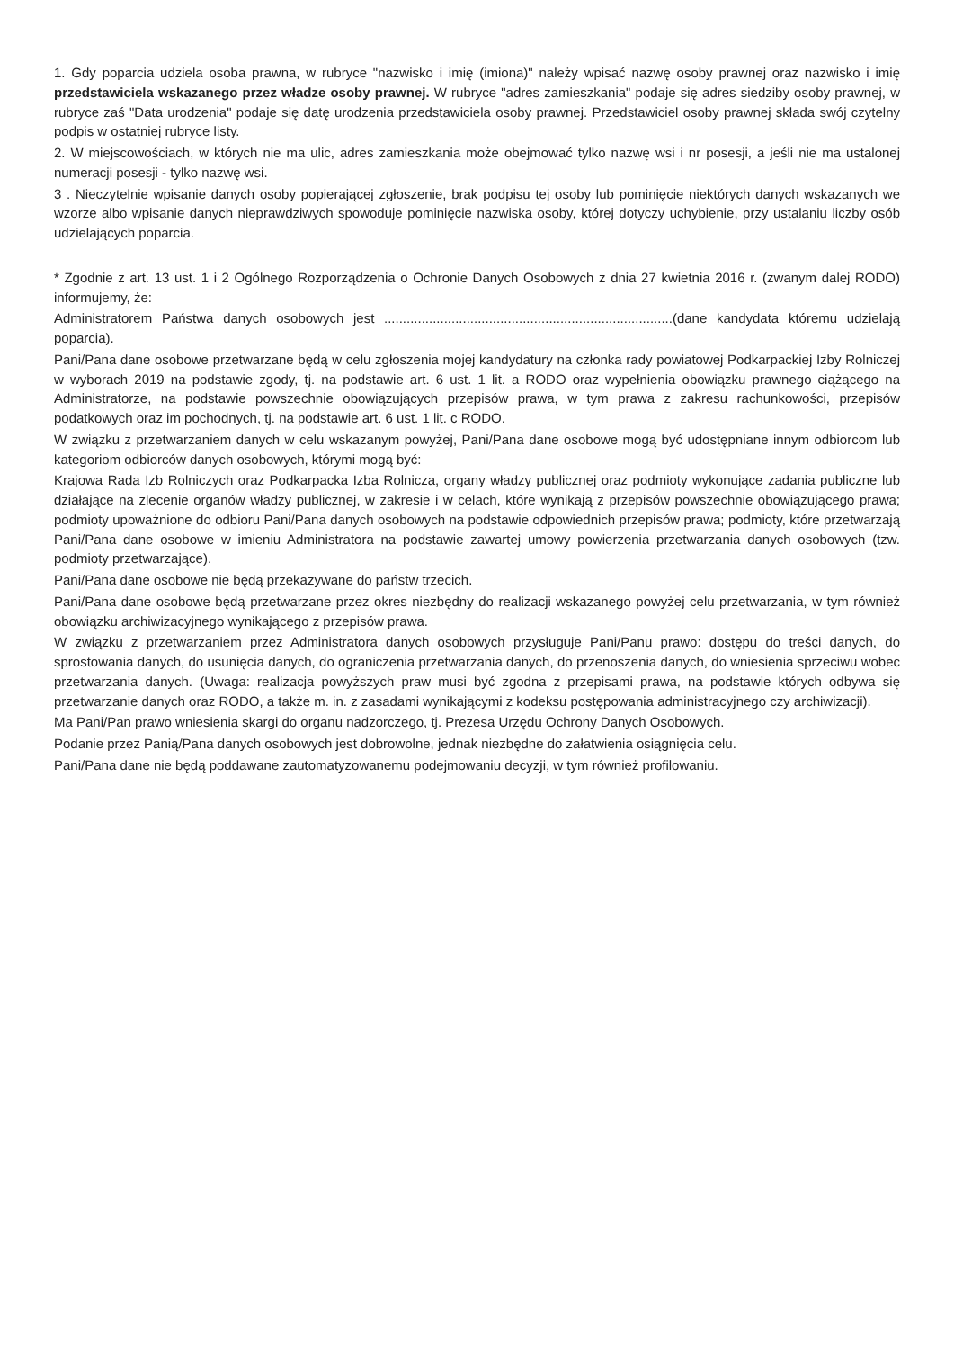1. Gdy poparcia udziela osoba prawna, w rubryce "nazwisko i imię (imiona)" należy wpisać nazwę osoby prawnej oraz nazwisko i imię przedstawiciela wskazanego przez władze osoby prawnej. W rubryce "adres zamieszkania" podaje się adres siedziby osoby prawnej, w rubryce zaś "Data urodzenia" podaje się datę urodzenia przedstawiciela osoby prawnej. Przedstawiciel osoby prawnej składa swój czytelny podpis w ostatniej rubryce listy.
2. W miejscowościach, w których nie ma ulic, adres zamieszkania może obejmować tylko nazwę wsi i nr posesji, a jeśli nie ma ustalonej numeracji posesji - tylko nazwę wsi.
3 . Nieczytelnie wpisanie danych osoby popierającej zgłoszenie, brak podpisu tej osoby lub pominięcie niektórych danych wskazanych we wzorze albo wpisanie danych nieprawdziwych spowoduje pominięcie nazwiska osoby, której dotyczy uchybienie, przy ustalaniu liczby osób udzielających poparcia.
* Zgodnie z art. 13 ust. 1 i 2 Ogólnego Rozporządzenia o Ochronie Danych Osobowych z dnia 27 kwietnia 2016 r. (zwanym dalej RODO) informujemy, że:
Administratorem Państwa danych osobowych jest .............................................................................(dane kandydata któremu udzielają poparcia).
Pani/Pana dane osobowe przetwarzane będą w celu zgłoszenia mojej kandydatury na członka rady powiatowej Podkarpackiej Izby Rolniczej w wyborach 2019 na podstawie zgody, tj. na podstawie art. 6 ust. 1 lit. a RODO oraz wypełnienia obowiązku prawnego ciążącego na Administratorze, na podstawie powszechnie obowiązujących przepisów prawa, w tym prawa z zakresu rachunkowości, przepisów podatkowych oraz im pochodnych, tj. na podstawie art. 6 ust. 1 lit. c RODO.
W związku z przetwarzaniem danych w celu wskazanym powyżej, Pani/Pana dane osobowe mogą być udostępniane innym odbiorcom lub kategoriom odbiorców danych osobowych, którymi mogą być:
Krajowa Rada Izb Rolniczych oraz Podkarpacka Izba Rolnicza, organy władzy publicznej oraz podmioty wykonujące zadania publiczne lub działające na zlecenie organów władzy publicznej, w zakresie i w celach, które wynikają z przepisów powszechnie obowiązującego prawa; podmioty upoważnione do odbioru Pani/Pana danych osobowych na podstawie odpowiednich przepisów prawa; podmioty, które przetwarzają Pani/Pana dane osobowe w imieniu Administratora na podstawie zawartej umowy powierzenia przetwarzania danych osobowych (tzw. podmioty przetwarzające).
Pani/Pana dane osobowe nie będą przekazywane do państw trzecich.
Pani/Pana dane osobowe będą przetwarzane przez okres niezbędny do realizacji wskazanego powyżej celu przetwarzania, w tym również obowiązku archiwizacyjnego wynikającego z przepisów prawa.
W związku z przetwarzaniem przez Administratora danych osobowych przysługuje Pani/Panu prawo: dostępu do treści danych, do sprostowania danych, do usunięcia danych, do ograniczenia przetwarzania danych, do przenoszenia danych, do wniesienia sprzeciwu wobec przetwarzania danych. (Uwaga: realizacja powyższych praw musi być zgodna z przepisami prawa, na podstawie których odbywa się przetwarzanie danych oraz RODO, a także m. in. z zasadami wynikającymi z kodeksu postępowania administracyjnego czy archiwizacji).
Ma Pani/Pan prawo wniesienia skargi do organu nadzorczego, tj. Prezesa Urzędu Ochrony Danych Osobowych.
Podanie przez Panią/Pana danych osobowych jest dobrowolne, jednak niezbędne do załatwienia osiągnięcia celu.
Pani/Pana dane nie będą poddawane zautomatyzowanemu podejmowaniu decyzji, w tym również profilowaniu.